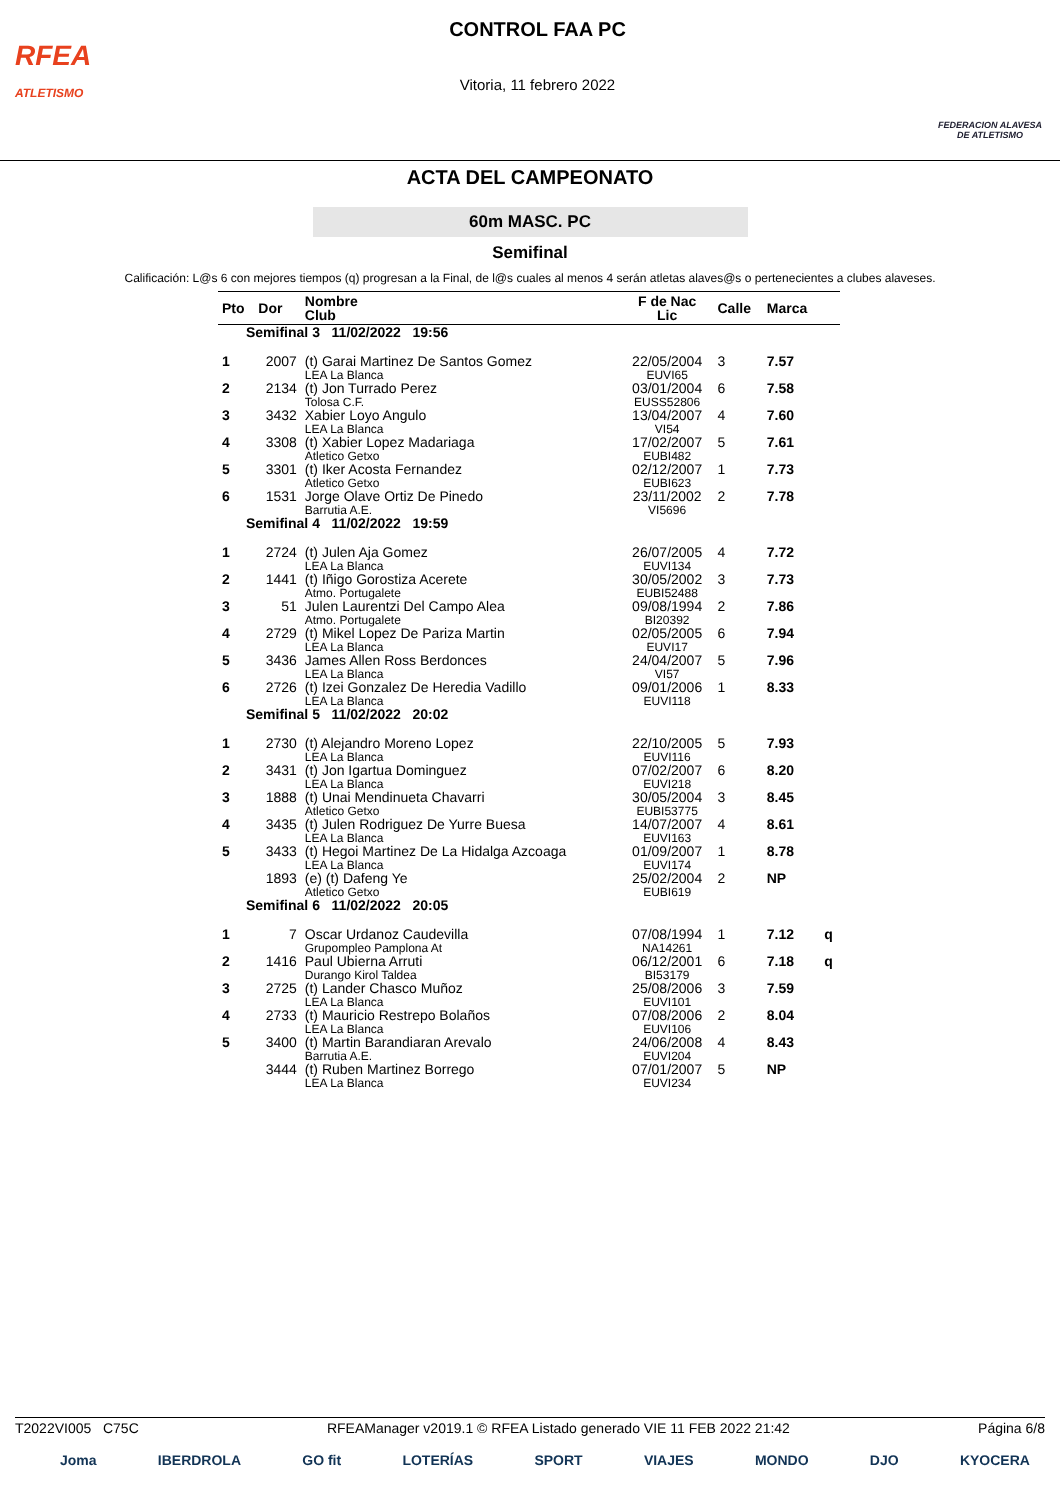RFEA
ATLETISMO
CONTROL FAA PC
Vitoria, 11 febrero 2022
FEDERACION ALAVESA DE ATLETISMO
ACTA DEL CAMPEONATO
60m MASC. PC
Semifinal
Calificación: L@s 6 con mejores tiempos (q) progresan a la Final, de l@s cuales al menos 4 serán atletas alaves@s o pertenecientes a clubes alaveses.
| Pto | Dor | Nombre Club | F de Nac Lic | Calle | Marca | |
| --- | --- | --- | --- | --- | --- | --- |
| Semifinal 3 11/02/2022 19:56 | | | | | | |
| 1 | 2007 | (t) Garai Martinez De Santos Gomez LEA La Blanca | 22/05/2004 EUVI65 | 3 | 7.57 | |
| 2 | 2134 | (t) Jon Turrado Perez Tolosa C.F. | 03/01/2004 EUSS52806 | 6 | 7.58 | |
| 3 | 3432 | Xabier Loyo Angulo LEA La Blanca | 13/04/2007 VI54 | 4 | 7.60 | |
| 4 | 3308 | (t) Xabier Lopez Madariaga Atletico Getxo | 17/02/2007 EUBI482 | 5 | 7.61 | |
| 5 | 3301 | (t) Iker Acosta Fernandez Atletico Getxo | 02/12/2007 EUBI623 | 1 | 7.73 | |
| 6 | 1531 | Jorge Olave Ortiz De Pinedo Barrutia A.E. | 23/11/2002 VI5696 | 2 | 7.78 | |
| Semifinal 4 11/02/2022 19:59 | | | | | | |
| 1 | 2724 | (t) Julen Aja Gomez LEA La Blanca | 26/07/2005 EUVI134 | 4 | 7.72 | |
| 2 | 1441 | (t) Iñigo Gorostiza Acerete Atmo. Portugalete | 30/05/2002 EUBI52488 | 3 | 7.73 | |
| 3 | 51 | Julen Laurentzi Del Campo Alea Atmo. Portugalete | 09/08/1994 BI20392 | 2 | 7.86 | |
| 4 | 2729 | (t) Mikel Lopez De Pariza Martin LEA La Blanca | 02/05/2005 EUVI17 | 6 | 7.94 | |
| 5 | 3436 | James Allen Ross Berdonces LEA La Blanca | 24/04/2007 VI57 | 5 | 7.96 | |
| 6 | 2726 | (t) Izei Gonzalez De Heredia Vadillo LEA La Blanca | 09/01/2006 EUVI118 | 1 | 8.33 | |
| Semifinal 5 11/02/2022 20:02 | | | | | | |
| 1 | 2730 | (t) Alejandro Moreno Lopez LEA La Blanca | 22/10/2005 EUVI116 | 5 | 7.93 | |
| 2 | 3431 | (t) Jon Igartua Dominguez LEA La Blanca | 07/02/2007 EUVI218 | 6 | 8.20 | |
| 3 | 1888 | (t) Unai Mendinueta Chavarri Atletico Getxo | 30/05/2004 EUBI53775 | 3 | 8.45 | |
| 4 | 3435 | (t) Julen Rodriguez De Yurre Buesa LEA La Blanca | 14/07/2007 EUVI163 | 4 | 8.61 | |
| 5 | 3433 | (t) Hegoi Martinez De La Hidalga Azcoaga LEA La Blanca | 01/09/2007 EUVI174 | 1 | 8.78 | |
| | 1893 | (e) (t) Dafeng Ye Atletico Getxo | 25/02/2004 EUBI619 | 2 | NP | |
| Semifinal 6 11/02/2022 20:05 | | | | | | |
| 1 | 7 | Oscar Urdanoz Caudevilla Grupompleo Pamplona At | 07/08/1994 NA14261 | 1 | 7.12 | q |
| 2 | 1416 | Paul Ubierna Arruti Durango Kirol Taldea | 06/12/2001 BI53179 | 6 | 7.18 | q |
| 3 | 2725 | (t) Lander Chasco Muñoz LEA La Blanca | 25/08/2006 EUVI101 | 3 | 7.59 | |
| 4 | 2733 | (t) Mauricio Restrepo Bolaños LEA La Blanca | 07/08/2006 EUVI106 | 2 | 8.04 | |
| 5 | 3400 | (t) Martin Barandiaran Arevalo Barrutia A.E. | 24/06/2008 EUVI204 | 4 | 8.43 | |
| | 3444 | (t) Ruben Martinez Borrego LEA La Blanca | 07/01/2007 EUVI234 | 5 | NP | |
T2022VI005 C75C RFEAManager v2019.1 © RFEA Listado generado VIE 11 FEB 2022 21:42 Página 6/8
Joma IBERDROLA GO fit LOTERÍAS SPORT VIAJES MONDO DJO KYOCERA